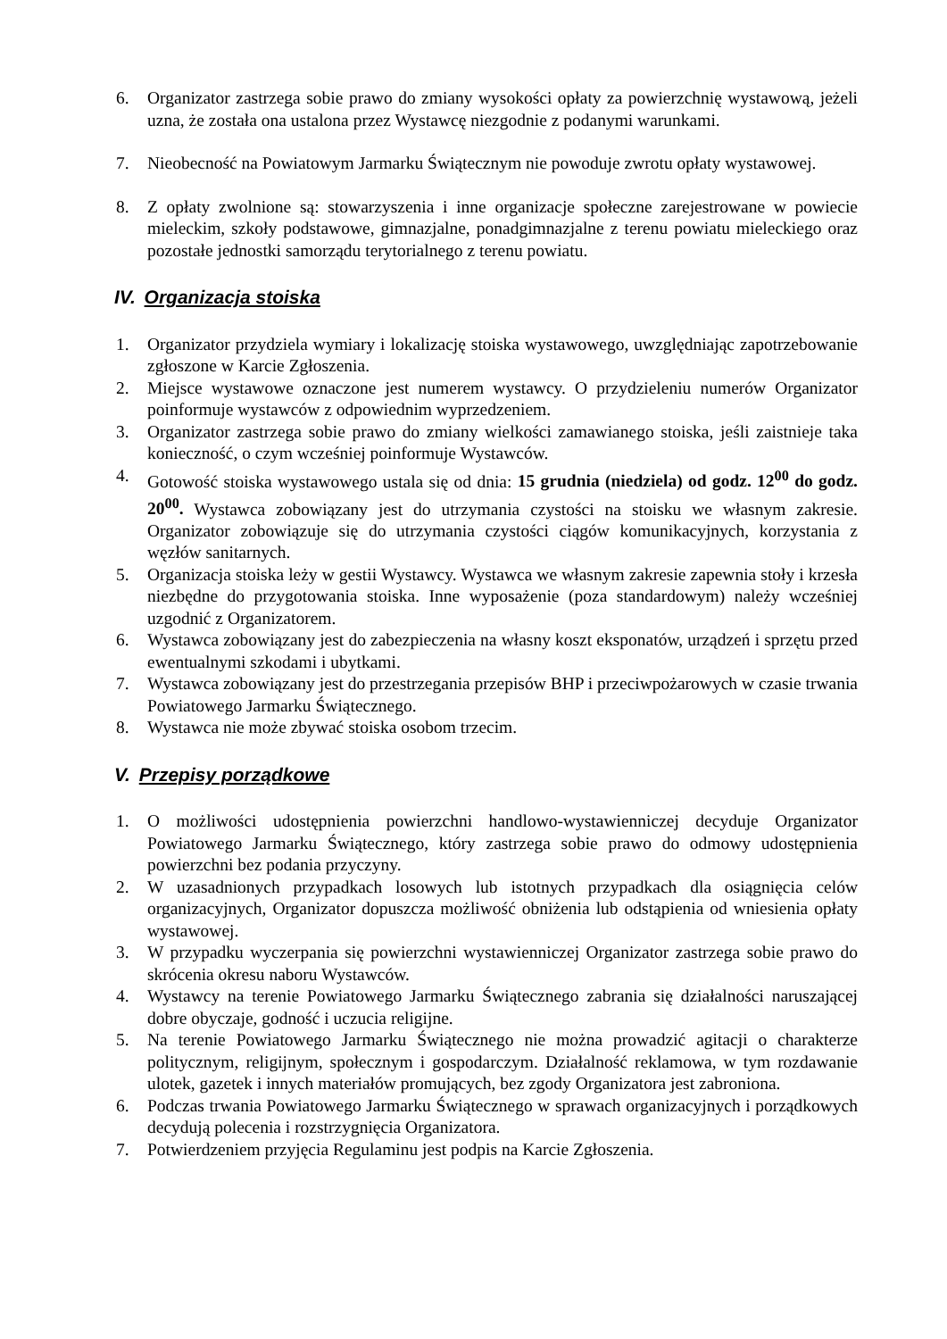6. Organizator zastrzega sobie prawo do zmiany wysokości opłaty za powierzchnię wystawową, jeżeli uzna, że została ona ustalona przez Wystawcę niezgodnie z podanymi warunkami.
7. Nieobecność na Powiatowym Jarmarku Świątecznym nie powoduje zwrotu opłaty wystawowej.
8. Z opłaty zwolnione są: stowarzyszenia i inne organizacje społeczne zarejestrowane w powiecie mieleckim, szkoły podstawowe, gimnazjalne, ponadgimnazjalne z terenu powiatu mieleckiego oraz pozostałe jednostki samorządu terytorialnego z terenu powiatu.
IV. Organizacja stoiska
1. Organizator przydziela wymiary i lokalizację stoiska wystawowego, uwzględniając zapotrzebowanie zgłoszone w Karcie Zgłoszenia.
2. Miejsce wystawowe oznaczone jest numerem wystawcy. O przydzieleniu numerów Organizator poinformuje wystawców z odpowiednim wyprzedzeniem.
3. Organizator zastrzega sobie prawo do zmiany wielkości zamawianego stoiska, jeśli zaistnieje taka konieczność, o czym wcześniej poinformuje Wystawców.
4. Gotowość stoiska wystawowego ustala się od dnia: 15 grudnia (niedziela) od godz. 12<sup>00</sup> do godz. 20<sup>00</sup>. Wystawca zobowiązany jest do utrzymania czystości na stoisku we własnym zakresie. Organizator zobowiązuje się do utrzymania czystości ciągów komunikacyjnych, korzystania z węzłów sanitarnych.
5. Organizacja stoiska leży w gestii Wystawcy. Wystawca we własnym zakresie zapewnia stoły i krzesła niezbędne do przygotowania stoiska. Inne wyposażenie (poza standardowym) należy wcześniej uzgodnić z Organizatorem.
6. Wystawca zobowiązany jest do zabezpieczenia na własny koszt eksponatów, urządzeń i sprzętu przed ewentualnymi szkodami i ubytkami.
7. Wystawca zobowiązany jest do przestrzegania przepisów BHP i przeciwpożarowych w czasie trwania Powiatowego Jarmarku Świątecznego.
8. Wystawca nie może zbywać stoiska osobom trzecim.
V. Przepisy porządkowe
1. O możliwości udostępnienia powierzchni handlowo-wystawienniczej decyduje Organizator Powiatowego Jarmarku Świątecznego, który zastrzega sobie prawo do odmowy udostępnienia powierzchni bez podania przyczyny.
2. W uzasadnionych przypadkach losowych lub istotnych przypadkach dla osiągnięcia celów organizacyjnych, Organizator dopuszcza możliwość obniżenia lub odstąpienia od wniesienia opłaty wystawowej.
3. W przypadku wyczerpania się powierzchni wystawienniczej Organizator zastrzega sobie prawo do skrócenia okresu naboru Wystawców.
4. Wystawcy na terenie Powiatowego Jarmarku Świątecznego zabrania się działalności naruszającej dobre obyczaje, godność i uczucia religijne.
5. Na terenie Powiatowego Jarmarku Świątecznego nie można prowadzić agitacji o charakterze politycznym, religijnym, społecznym i gospodarczym. Działalność reklamowa, w tym rozdawanie ulotek, gazetek i innych materiałów promujących, bez zgody Organizatora jest zabroniona.
6. Podczas trwania Powiatowego Jarmarku Świątecznego w sprawach organizacyjnych i porządkowych decydują polecenia i rozstrzygnięcia Organizatora.
7. Potwierdzeniem przyjęcia Regulaminu jest podpis na Karcie Zgłoszenia.